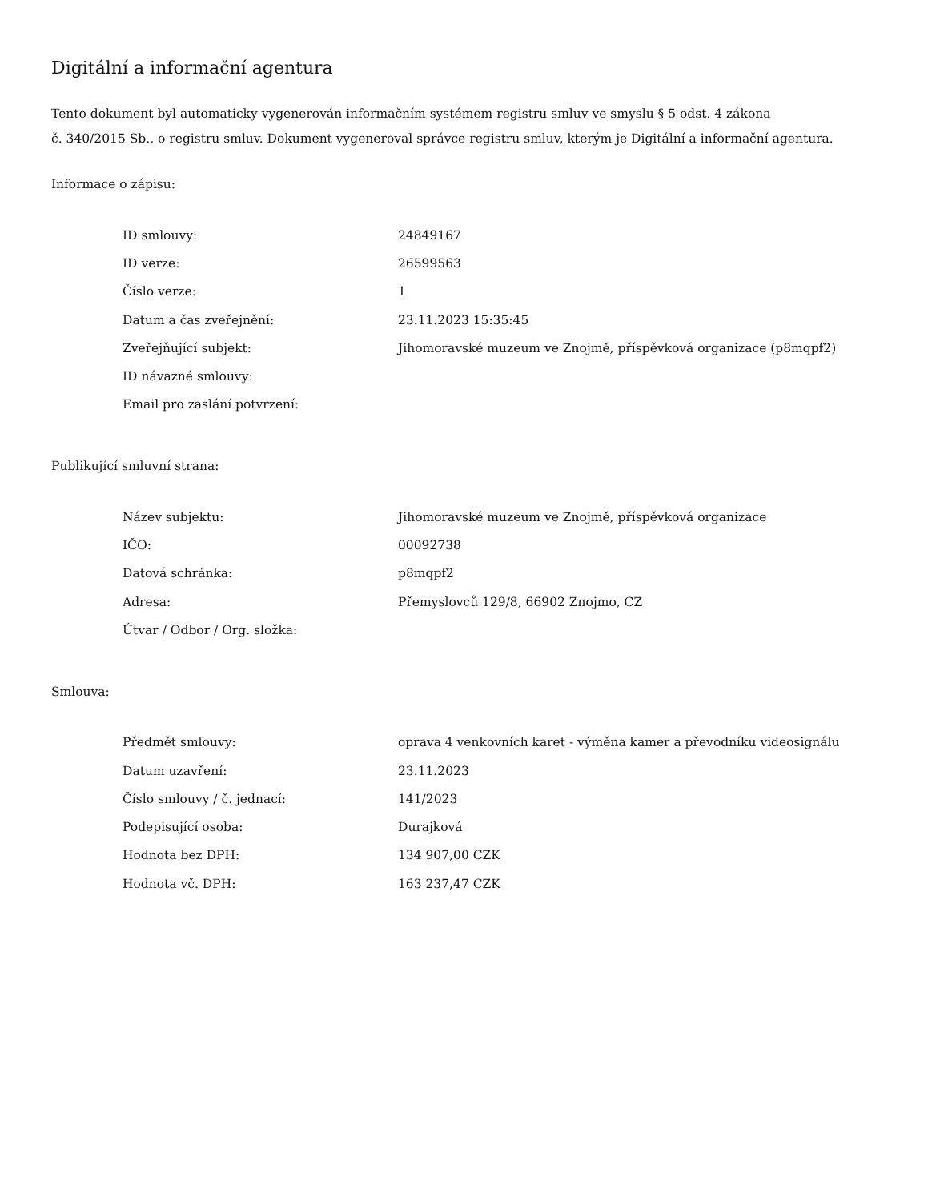Digitální a informační agentura
Tento dokument byl automaticky vygenerován informačním systémem registru smluv ve smyslu § 5 odst. 4 zákona
č. 340/2015 Sb., o registru smluv. Dokument vygeneroval správce registru smluv, kterým je Digitální a informační agentura.
Informace o zápisu:
| ID smlouvy: | 24849167 |
| ID verze: | 26599563 |
| Číslo verze: | 1 |
| Datum a čas zveřejnění: | 23.11.2023 15:35:45 |
| Zveřejňující subjekt: | Jihomoravské muzeum ve Znojmě, příspěvková organizace (p8mqpf2) |
| ID návazné smlouvy: | |
| Email pro zaslání potvrzení: | |
Publikující smluvní strana:
| Název subjektu: | Jihomoravské muzeum ve Znojmě, příspěvková organizace |
| IČO: | 00092738 |
| Datová schránka: | p8mqpf2 |
| Adresa: | Přemyslovců 129/8, 66902 Znojmo, CZ |
| Útvar / Odbor / Org. složka: | |
Smlouva:
| Předmět smlouvy: | oprava 4 venkovních karet - výměna kamer a převodníku videosignálu |
| Datum uzavření: | 23.11.2023 |
| Číslo smlouvy / č. jednací: | 141/2023 |
| Podepisující osoba: | Durajková |
| Hodnota bez DPH: | 134 907,00 CZK |
| Hodnota vč. DPH: | 163 237,47 CZK |